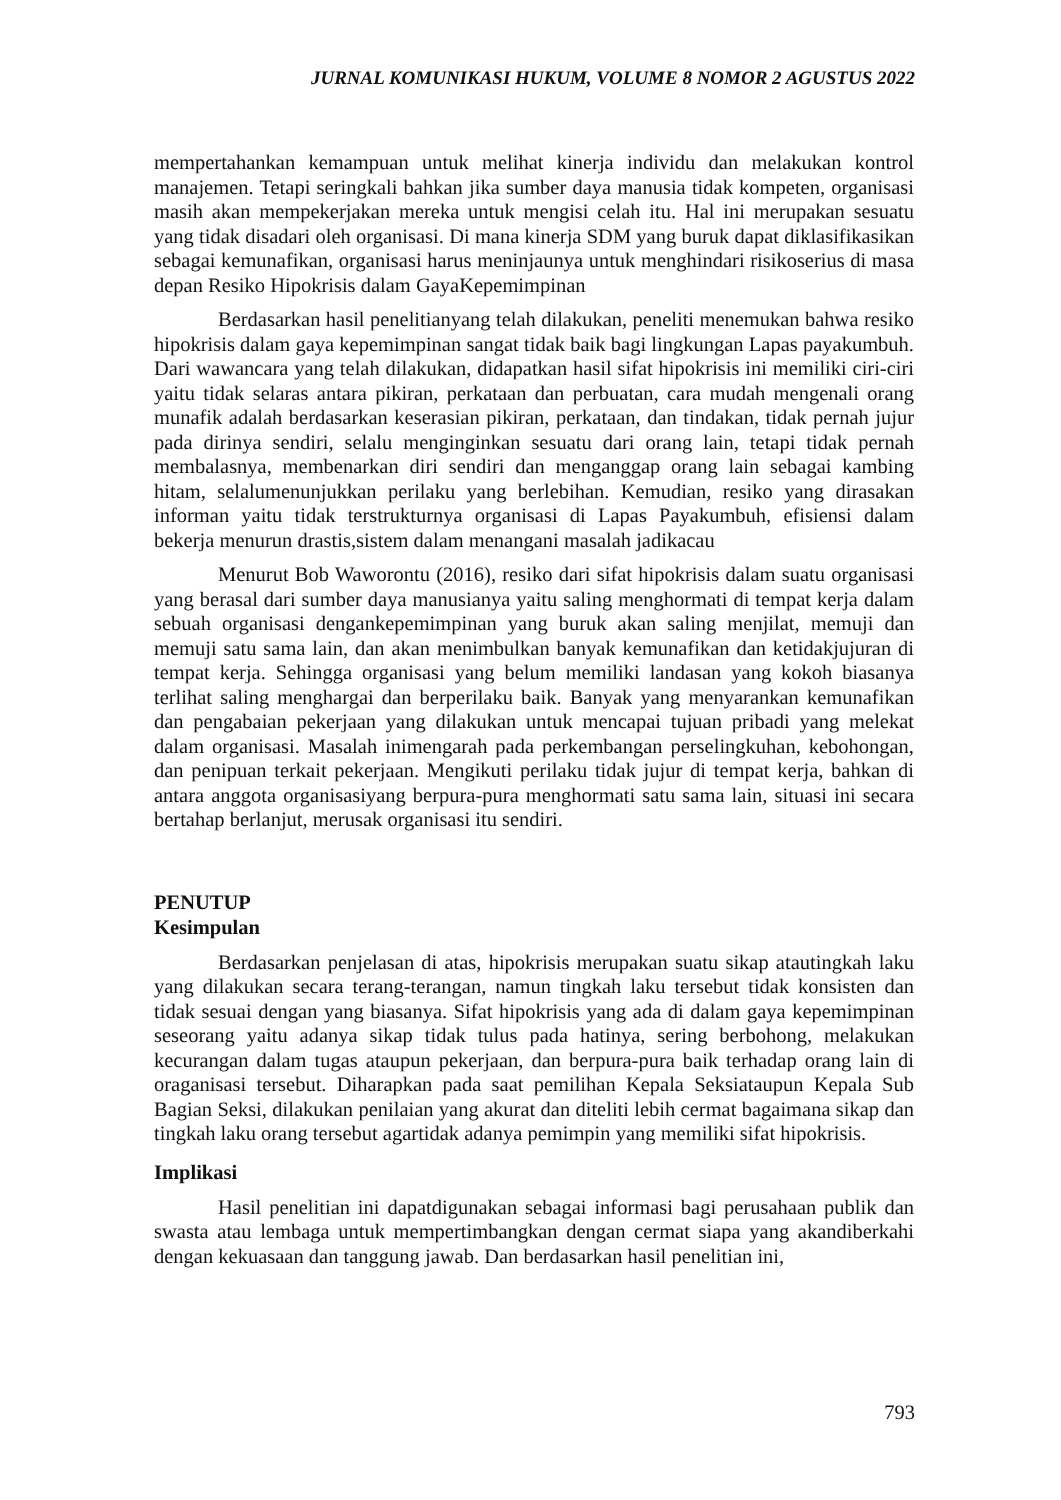JURNAL KOMUNIKASI HUKUM, VOLUME 8 NOMOR 2 AGUSTUS 2022
mempertahankan kemampuan untuk melihat kinerja individu dan melakukan kontrol manajemen. Tetapi seringkali bahkan jika sumber daya manusia tidak kompeten, organisasi masih akan mempekerjakan mereka untuk mengisi celah itu. Hal ini merupakan sesuatu yang tidak disadari oleh organisasi. Di mana kinerja SDM yang buruk dapat diklasifikasikan sebagai kemunafikan, organisasi harus meninjaunya untuk menghindari risikoserius di masa depan Resiko Hipokrisis dalam GayaKepemimpinan
Berdasarkan hasil penelitianyang telah dilakukan, peneliti menemukan bahwa resiko hipokrisis dalam gaya kepemimpinan sangat tidak baik bagi lingkungan Lapas payakumbuh. Dari wawancara yang telah dilakukan, didapatkan hasil sifat hipokrisis ini memiliki ciri-ciri yaitu tidak selaras antara pikiran, perkataan dan perbuatan, cara mudah mengenali orang munafik adalah berdasarkan keserasian pikiran, perkataan, dan tindakan, tidak pernah jujur pada dirinya sendiri, selalu menginginkan sesuatu dari orang lain, tetapi tidak pernah membalasnya, membenarkan diri sendiri dan menganggap orang lain sebagai kambing hitam, selalumenunjukkan perilaku yang berlebihan. Kemudian, resiko yang dirasakan informan yaitu tidak terstrukturnya organisasi di Lapas Payakumbuh, efisiensi dalam bekerja menurun drastis,sistem dalam menangani masalah jadikacau
Menurut Bob Waworontu (2016), resiko dari sifat hipokrisis dalam suatu organisasi yang berasal dari sumber daya manusianya yaitu saling menghormati di tempat kerja dalam sebuah organisasi dengankepemimpinan yang buruk akan saling menjilat, memuji dan memuji satu sama lain, dan akan menimbulkan banyak kemunafikan dan ketidakjujuran di tempat kerja. Sehingga organisasi yang belum memiliki landasan yang kokoh biasanya terlihat saling menghargai dan berperilaku baik. Banyak yang menyarankan kemunafikan dan pengabaian pekerjaan yang dilakukan untuk mencapai tujuan pribadi yang melekat dalam organisasi. Masalah inimengarah pada perkembangan perselingkuhan, kebohongan, dan penipuan terkait pekerjaan. Mengikuti perilaku tidak jujur di tempat kerja, bahkan di antara anggota organisasiyang berpura-pura menghormati satu sama lain, situasi ini secara bertahap berlanjut, merusak organisasi itu sendiri.
PENUTUP
Kesimpulan
Berdasarkan penjelasan di atas, hipokrisis merupakan suatu sikap atautingkah laku yang dilakukan secara terang-terangan, namun tingkah laku tersebut tidak konsisten dan tidak sesuai dengan yang biasanya. Sifat hipokrisis yang ada di dalam gaya kepemimpinan seseorang yaitu adanya sikap tidak tulus pada hatinya, sering berbohong, melakukan kecurangan dalam tugas ataupun pekerjaan, dan berpura-pura baik terhadap orang lain di oraganisasi tersebut. Diharapkan pada saat pemilihan Kepala Seksiataupun Kepala Sub Bagian Seksi, dilakukan penilaian yang akurat dan diteliti lebih cermat bagaimana sikap dan tingkah laku orang tersebut agartidak adanya pemimpin yang memiliki sifat hipokrisis.
Implikasi
Hasil penelitian ini dapatdigunakan sebagai informasi bagi perusahaan publik dan swasta atau lembaga untuk mempertimbangkan dengan cermat siapa yang akandiberkahi dengan kekuasaan dan tanggung jawab. Dan berdasarkan hasil penelitian ini,
793